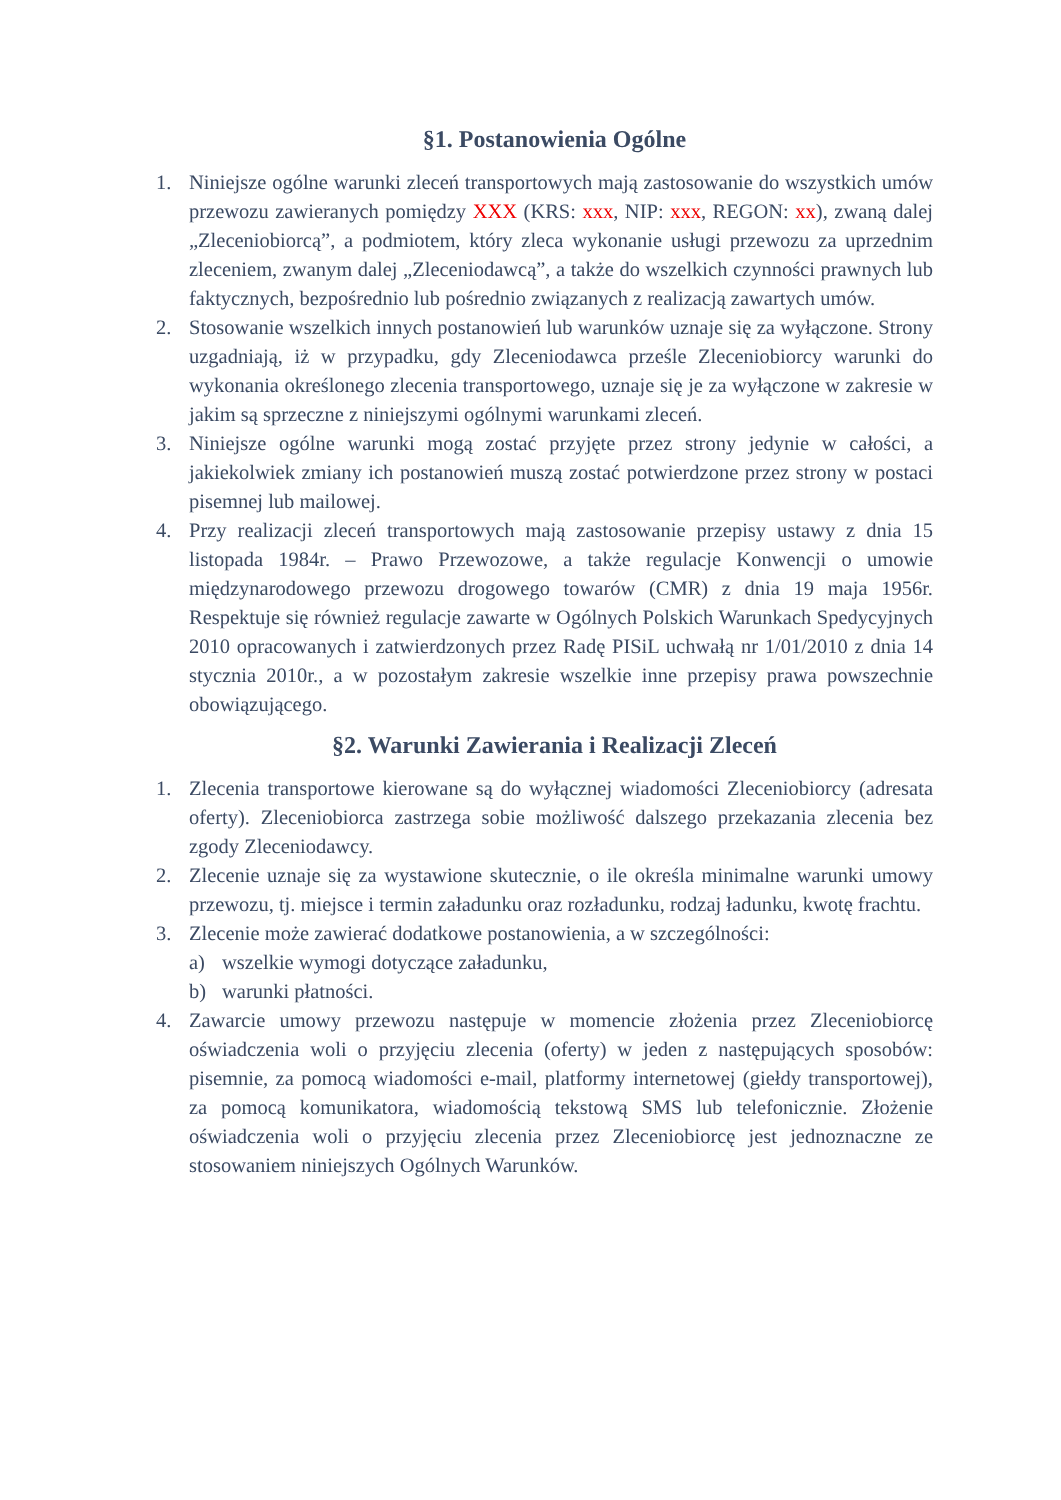§1. Postanowienia Ogólne
1. Niniejsze ogólne warunki zleceń transportowych mają zastosowanie do wszystkich umów przewozu zawieranych pomiędzy XXX (KRS: xxx, NIP: xxx, REGON: xx), zwaną dalej „Zleceniobiorcą”, a podmiotem, który zleca wykonanie usługi przewozu za uprzednim zleceniem, zwanym dalej „Zleceniodawcą”, a także do wszelkich czynności prawnych lub faktycznych, bezpośrednio lub pośrednio związanych z realizacją zawartych umów.
2. Stosowanie wszelkich innych postanowień lub warunków uznaje się za wyłączone. Strony uzgadniają, iż w przypadku, gdy Zleceniodawca prześle Zleceniobiorcy warunki do wykonania określonego zlecenia transportowego, uznaje się je za wyłączone w zakresie w jakim są sprzeczne z niniejszymi ogólnymi warunkami zleceń.
3. Niniejsze ogólne warunki mogą zostać przyjęte przez strony jedynie w całości, a jakiekolwiek zmiany ich postanowień muszą zostać potwierdzone przez strony w postaci pisemnej lub mailowej.
4. Przy realizacji zleceń transportowych mają zastosowanie przepisy ustawy z dnia 15 listopada 1984r. – Prawo Przewozowe, a także regulacje Konwencji o umowie międzynarodowego przewozu drogowego towarów (CMR) z dnia 19 maja 1956r. Respektuje się również regulacje zawarte w Ogólnych Polskich Warunkach Spedycyjnych 2010 opracowanych i zatwierdzonych przez Radę PISiL uchwałą nr 1/01/2010 z dnia 14 stycznia 2010r., a w pozostałym zakresie wszelkie inne przepisy prawa powszechnie obowiązującego.
§2. Warunki Zawierania i Realizacji Zleceń
1. Zlecenia transportowe kierowane są do wyłącznej wiadomości Zleceniobiorcy (adresata oferty). Zleceniobiorca zastrzega sobie możliwość dalszego przekazania zlecenia bez zgody Zleceniodawcy.
2. Zlecenie uznaje się za wystawione skutecznie, o ile określa minimalne warunki umowy przewozu, tj. miejsce i termin załadunku oraz rozładunku, rodzaj ładunku, kwotę frachtu.
3. Zlecenie może zawierać dodatkowe postanowienia, a w szczególności:
a) wszelkie wymogi dotyczące załadunku,
b) warunki płatności.
4. Zawarcie umowy przewozu następuje w momencie złożenia przez Zleceniobiorcę oświadczenia woli o przyjęciu zlecenia (oferty) w jeden z następujących sposobów: pisemnie, za pomocą wiadomości e-mail, platformy internetowej (giełdy transportowej), za pomocą komunikatora, wiadomością tekstową SMS lub telefonicznie. Złożenie oświadczenia woli o przyjęciu zlecenia przez Zleceniobiorcę jest jednoznaczne ze stosowaniem niniejszych Ogólnych Warunków.